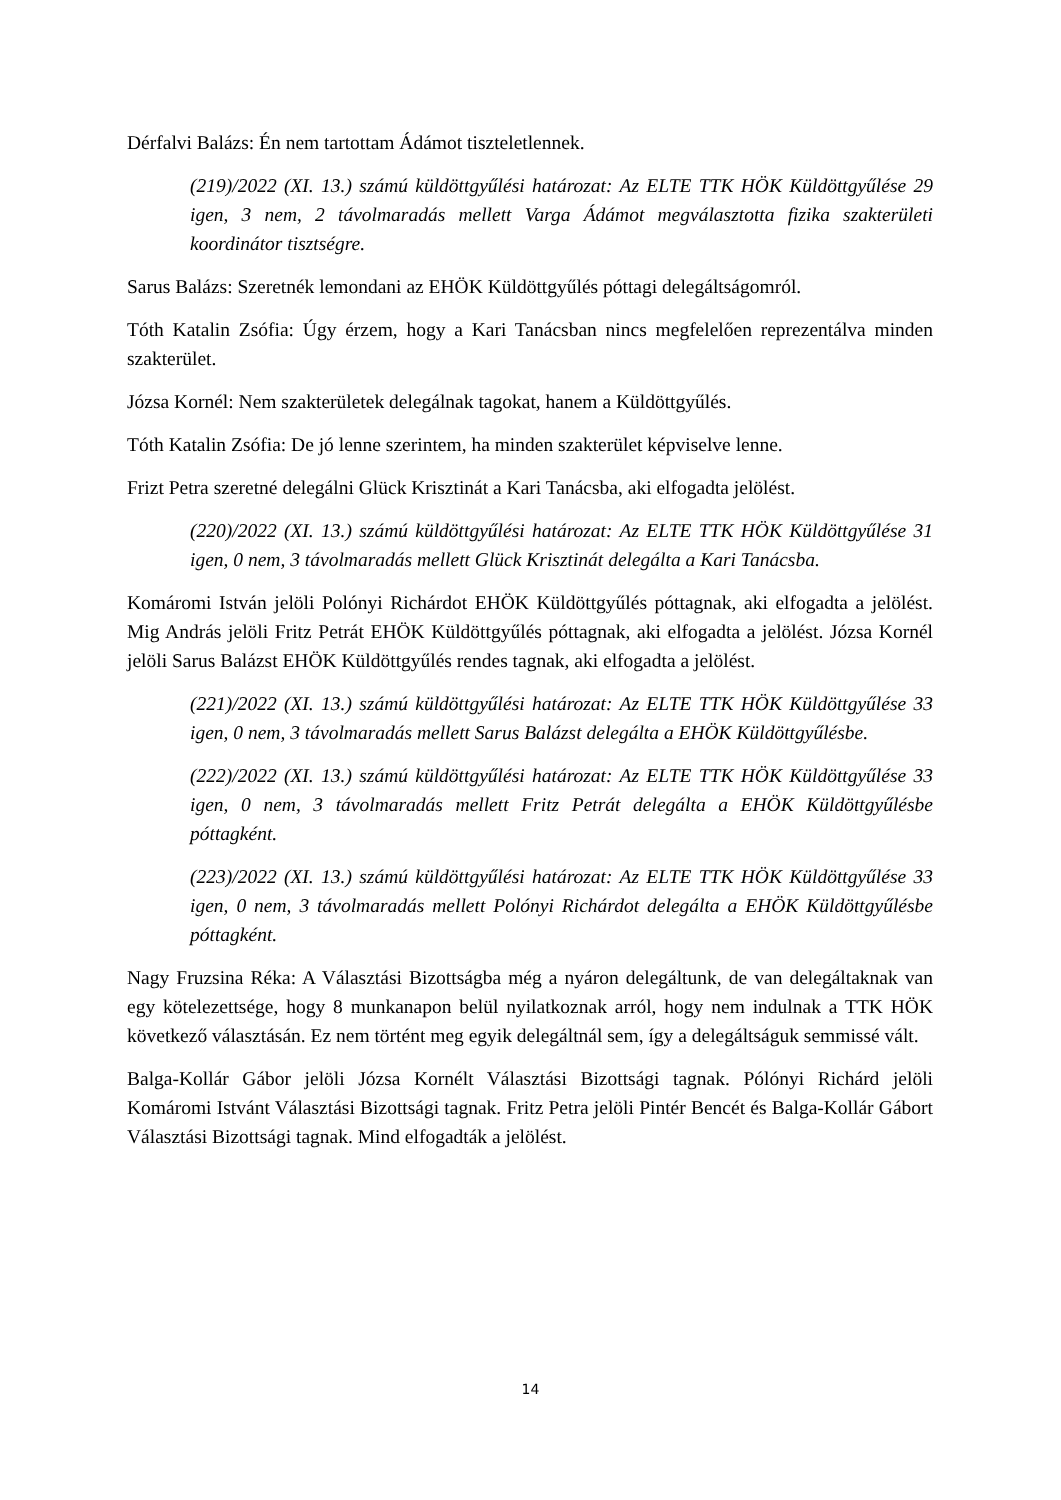Dérfalvi Balázs: Én nem tartottam Ádámot tiszteletlennek.
(219)/2022 (XI. 13.) számú küldöttgyűlési határozat: Az ELTE TTK HÖK Küldöttgyűlése 29 igen, 3 nem, 2 távolmaradás mellett Varga Ádámot megválasztotta fizika szakterületi koordinátor tisztségre.
Sarus Balázs: Szeretnék lemondani az EHÖK Küldöttgyűlés póttagi delegáltságomról.
Tóth Katalin Zsófia: Úgy érzem, hogy a Kari Tanácsban nincs megfelelően reprezentálva minden szakterület.
Józsa Kornél: Nem szakterületek delegálnak tagokat, hanem a Küldöttgyűlés.
Tóth Katalin Zsófia: De jó lenne szerintem, ha minden szakterület képviselve lenne.
Frizt Petra szeretné delegálni Glück Krisztinát a Kari Tanácsba, aki elfogadta jelölést.
(220)/2022 (XI. 13.) számú küldöttgyűlési határozat: Az ELTE TTK HÖK Küldöttgyűlése 31 igen, 0 nem, 3 távolmaradás mellett Glück Krisztinát delegálta a Kari Tanácsba.
Komáromi István jelöli Polónyi Richárdot EHÖK Küldöttgyűlés póttagnak, aki elfogadta a jelölést. Mig András jelöli Fritz Petrát EHÖK Küldöttgyűlés póttagnak, aki elfogadta a jelölést. Józsa Kornél jelöli Sarus Balázst EHÖK Küldöttgyűlés rendes tagnak, aki elfogadta a jelölést.
(221)/2022 (XI. 13.) számú küldöttgyűlési határozat: Az ELTE TTK HÖK Küldöttgyűlése 33 igen, 0 nem, 3 távolmaradás mellett Sarus Balázst delegálta a EHÖK Küldöttgyűlésbe.
(222)/2022 (XI. 13.) számú küldöttgyűlési határozat: Az ELTE TTK HÖK Küldöttgyűlése 33 igen, 0 nem, 3 távolmaradás mellett Fritz Petrát delegálta a EHÖK Küldöttgyűlésbe póttagként.
(223)/2022 (XI. 13.) számú küldöttgyűlési határozat: Az ELTE TTK HÖK Küldöttgyűlése 33 igen, 0 nem, 3 távolmaradás mellett Polónyi Richárdot delegálta a EHÖK Küldöttgyűlésbe póttagként.
Nagy Fruzsina Réka: A Választási Bizottságba még a nyáron delegáltunk, de van delegáltaknak van egy kötelezettsége, hogy 8 munkanapon belül nyilatkoznak arról, hogy nem indulnak a TTK HÖK következő választásán. Ez nem történt meg egyik delegáltnál sem, így a delegáltságuk semmissé vált.
Balga-Kollár Gábor jelöli Józsa Kornélt Választási Bizottsági tagnak. Pólónyi Richárd jelöli Komáromi Istvánt Választási Bizottsági tagnak. Fritz Petra jelöli Pintér Bencét és Balga-Kollár Gábort Választási Bizottsági tagnak. Mind elfogadták a jelölést.
14